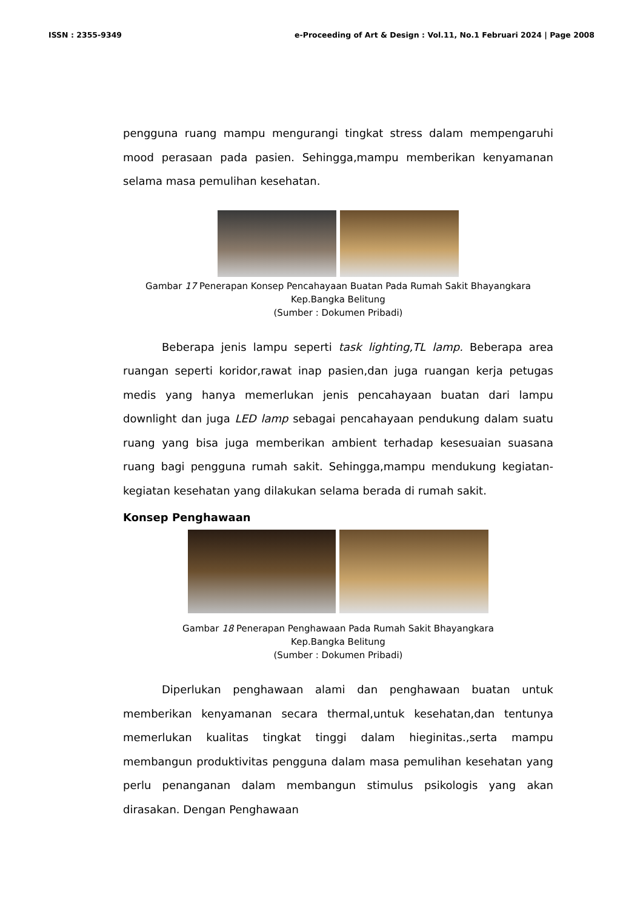ISSN : 2355-9349 e-Proceeding of Art & Design : Vol.11, No.1 Februari 2024 | Page 2008
pengguna ruang mampu mengurangi tingkat stress dalam mempengaruhi mood perasaan pada pasien. Sehingga,mampu memberikan kenyamanan selama masa pemulihan kesehatan.
Gambar 17 Penerapan Konsep Pencahayaan Buatan Pada Rumah Sakit Bhayangkara Kep.Bangka Belitung
(Sumber : Dokumen Pribadi)
Beberapa jenis lampu seperti task lighting,TL lamp. Beberapa area ruangan seperti koridor,rawat inap pasien,dan juga ruangan kerja petugas medis yang hanya memerlukan jenis pencahayaan buatan dari lampu downlight dan juga LED lamp sebagai pencahayaan pendukung dalam suatu ruang yang bisa juga memberikan ambient terhadap kesesuaian suasana ruang bagi pengguna rumah sakit. Sehingga,mampu mendukung kegiatan-kegiatan kesehatan yang dilakukan selama berada di rumah sakit.
Konsep Penghawaan
Gambar 18 Penerapan Penghawaan Pada Rumah Sakit Bhayangkara
Kep.Bangka Belitung
(Sumber : Dokumen Pribadi)
Diperlukan penghawaan alami dan penghawaan buatan untuk memberikan kenyamanan secara thermal,untuk kesehatan,dan tentunya memerlukan kualitas tingkat tinggi dalam hieginitas.,serta mampu membangun produktivitas pengguna dalam masa pemulihan kesehatan yang perlu penanganan dalam membangun stimulus psikologis yang akan dirasakan. Dengan Penghawaan